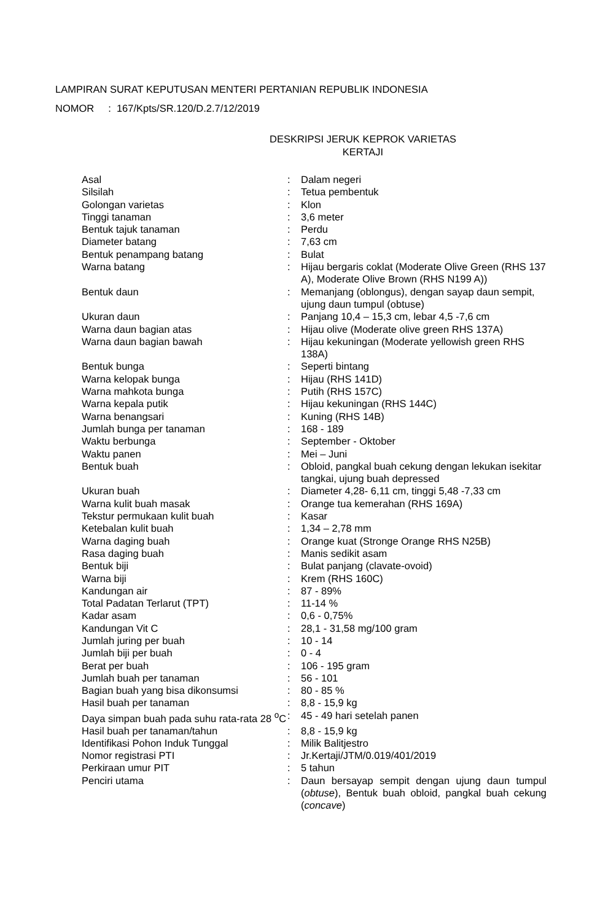LAMPIRAN SURAT KEPUTUSAN MENTERI PERTANIAN REPUBLIK INDONESIA
NOMOR : 167/Kpts/SR.120/D.2.7/12/2019
DESKRIPSI JERUK KEPROK VARIETAS
KERTAJI
| Asal | : | Dalam negeri |
| Silsilah | : | Tetua pembentuk |
| Golongan varietas | : | Klon |
| Tinggi tanaman | : | 3,6 meter |
| Bentuk tajuk tanaman | : | Perdu |
| Diameter batang | : | 7,63 cm |
| Bentuk penampang batang | : | Bulat |
| Warna batang | : | Hijau bergaris coklat (Moderate Olive Green (RHS 137 A), Moderate Olive Brown (RHS N199 A)) |
| Bentuk daun | : | Memanjang (oblongus), dengan sayap daun sempit, ujung daun tumpul (obtuse) |
| Ukuran daun | : | Panjang 10,4 – 15,3 cm, lebar 4,5 -7,6 cm |
| Warna daun bagian atas | : | Hijau olive (Moderate olive green RHS 137A) |
| Warna daun bagian bawah | : | Hijau kekuningan (Moderate yellowish green RHS 138A) |
| Bentuk bunga | : | Seperti bintang |
| Warna kelopak bunga | : | Hijau (RHS 141D) |
| Warna mahkota bunga | : | Putih (RHS 157C) |
| Warna kepala putik | : | Hijau kekuningan (RHS 144C) |
| Warna benangsari | : | Kuning (RHS 14B) |
| Jumlah bunga per tanaman | : | 168 - 189 |
| Waktu berbunga | : | September - Oktober |
| Waktu panen | : | Mei – Juni |
| Bentuk buah | : | Obloid, pangkal buah cekung dengan lekukan isekitar tangkai, ujung buah depressed |
| Ukuran buah | : | Diameter 4,28- 6,11 cm, tinggi 5,48 -7,33 cm |
| Warna kulit buah masak | : | Orange tua kemerahan (RHS 169A) |
| Tekstur permukaan kulit buah | : | Kasar |
| Ketebalan kulit buah | : | 1,34 – 2,78 mm |
| Warna daging buah | : | Orange kuat (Stronge Orange RHS N25B) |
| Rasa daging buah | : | Manis sedikit asam |
| Bentuk biji | : | Bulat panjang (clavate-ovoid) |
| Warna biji | : | Krem (RHS 160C) |
| Kandungan air | : | 87 - 89% |
| Total Padatan Terlarut (TPT) | : | 11-14 % |
| Kadar asam | : | 0,6 - 0,75% |
| Kandungan Vit C | : | 28,1 - 31,58 mg/100 gram |
| Jumlah juring per buah | : | 10 - 14 |
| Jumlah biji per buah | : | 0 - 4 |
| Berat per buah | : | 106 - 195 gram |
| Jumlah buah per tanaman | : | 56 - 101 |
| Bagian buah yang bisa dikonsumsi | : | 80 - 85 % |
| Hasil buah per tanaman | : | 8,8 - 15,9 kg |
| Daya simpan buah pada suhu rata-rata 28 <sup>o</sup>C | : | 45 - 49 hari setelah panen |
| Hasil buah per tanaman/tahun | : | 8,8 - 15,9 kg |
| Identifikasi Pohon Induk Tunggal | : | Milik Balitjestro |
| Nomor registrasi PTI | : | Jr.Kertaji/JTM/0.019/401/2019 |
| Perkiraan umur PIT | : | 5 tahun |
| Penciri utama | : | Daun bersayap sempit dengan ujung daun tumpul ( obtuse ), Bentuk buah obloid, pangkal buah cekung ( concave ) |